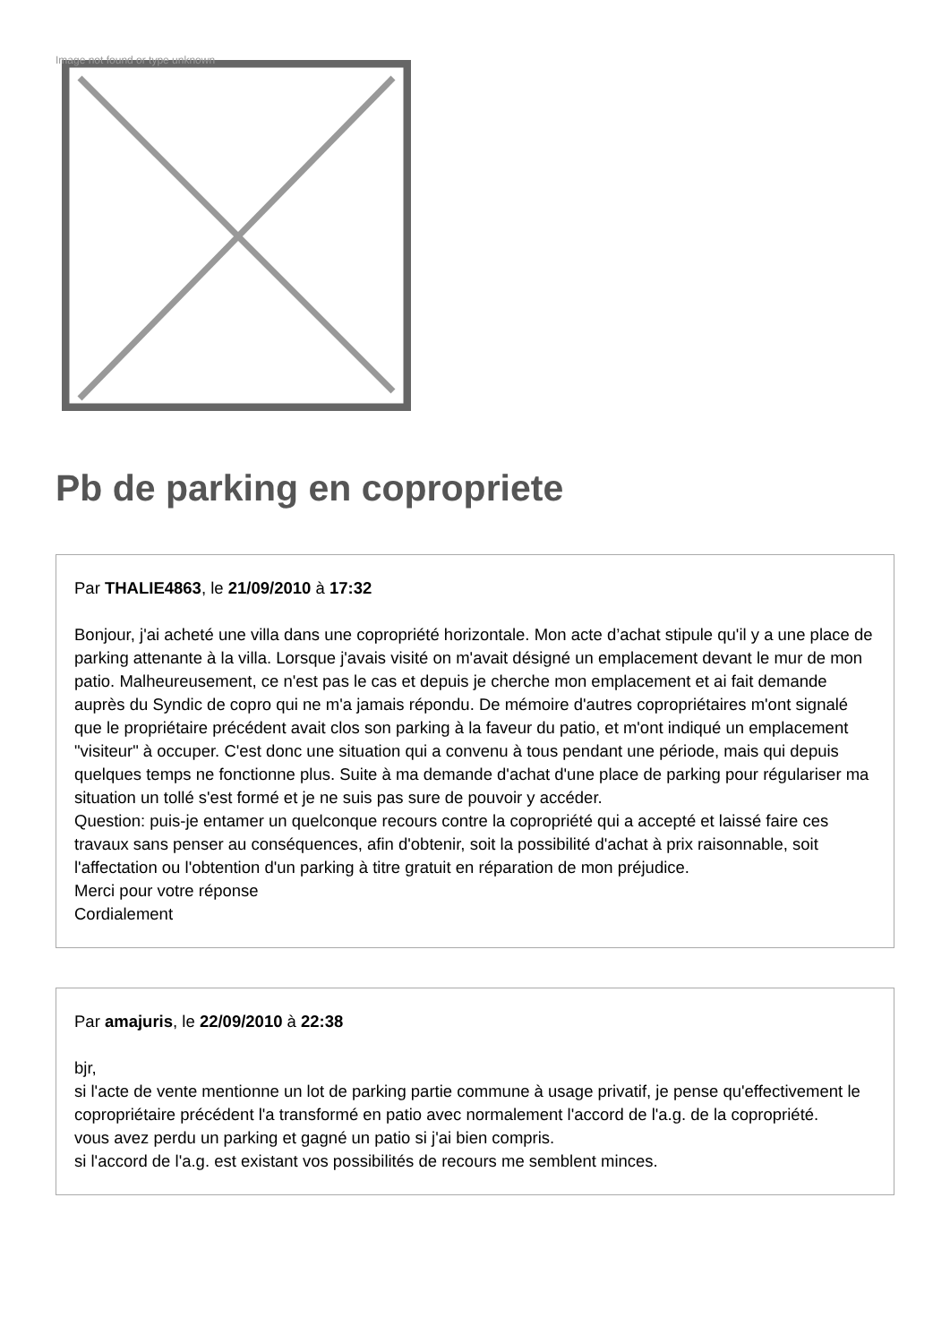Image not found or type unknown
Pb de parking en copropriete
Par THALIE4863, le 21/09/2010 à 17:32
Bonjour, j'ai acheté une villa dans une copropriété horizontale. Mon acte d’achat stipule qu'il y a une place de parking attenante à la villa. Lorsque j'avais visité on m'avait désigné un emplacement devant le mur de mon patio. Malheureusement, ce n'est pas le cas et depuis je cherche mon emplacement et ai fait demande auprès du Syndic de copro qui ne m'a jamais répondu. De mémoire d'autres copropriétaires m'ont signalé que le propriétaire précédent avait clos son parking à la faveur du patio, et m'ont indiqué un emplacement "visiteur" à occuper. C'est donc une situation qui a convenu à tous pendant une période, mais qui depuis quelques temps ne fonctionne plus. Suite à ma demande d'achat d'une place de parking pour régulariser ma situation un tollé s'est formé et je ne suis pas sure de pouvoir y accéder.
Question: puis-je entamer un quelconque recours contre la copropriété qui a accepté et laissé faire ces travaux sans penser au conséquences, afin d'obtenir, soit la possibilité d'achat à prix raisonnable, soit l'affectation ou l'obtention d'un parking à titre gratuit en réparation de mon préjudice.
Merci pour votre réponse
Cordialement
Par amajuris, le 22/09/2010 à 22:38
bjr,
si l'acte de vente mentionne un lot de parking partie commune à usage privatif, je pense qu'effectivement le copropriétaire précédent l'a transformé en patio avec normalement l'accord de l'a.g. de la copropriété.
vous avez perdu un parking et gagné un patio si j'ai bien compris.
si l'accord de l'a.g. est existant vos possibilités de recours me semblent minces.